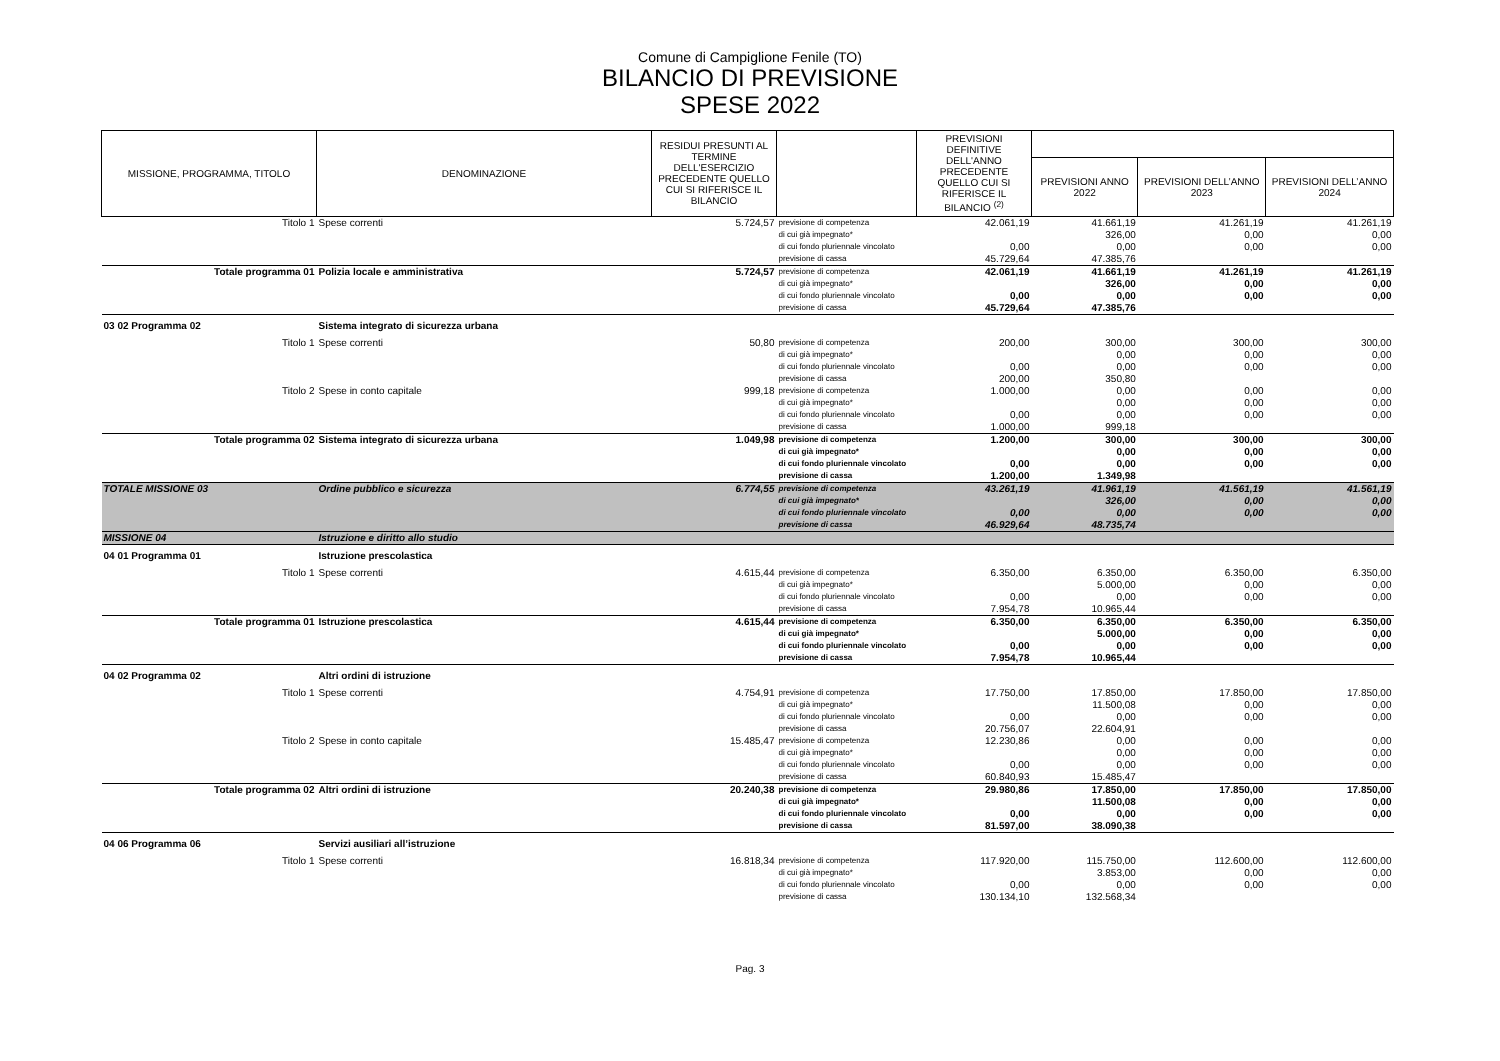Comune di Campiglione Fenile (TO)
BILANCIO DI PREVISIONE
SPESE 2022
| MISSIONE, PROGRAMMA, TITOLO | DENOMINAZIONE | RESIDUI PRESUNTI AL TERMINE DELL'ESERCIZIO PRECEDENTE QUELLO CUI SI RIFERISCE IL BILANCIO | | PREVISIONI DEFINITIVE DELL'ANNO PRECEDENTE QUELLO CUI SI RIFERISCE IL BILANCIO <sup>(2)</sup> | | | |
| --- | --- | --- | --- | --- | --- | --- | --- |
| | | | | | PREVISIONI ANNO 2022 | PREVISIONI DELL’ANNO 2023 | PREVISIONI DELL’ANNO 2024 |
| Titolo 1 | Spese correnti | 5.724,57 | previsione di competenza | 42.061,19 | 41.661,19 | 41.261,19 | 41.261,19 |
| | | | di cui già impegnato* | | 326,00 | 0,00 | 0,00 |
| | | | di cui fondo pluriennale vincolato | 0,00 | 0,00 | 0,00 | 0,00 |
| | | | previsione di cassa | 45.729,64 | 47.385,76 | | |
| Totale programma 01 | Polizia locale e amministrativa | 5.724,57 | previsione di competenza | 42.061,19 | 41.661,19 | 41.261,19 | 41.261,19 |
| | | | di cui già impegnato* | | 326,00 | 0,00 | 0,00 |
| | | | di cui fondo pluriennale vincolato | 0,00 | 0,00 | 0,00 | 0,00 |
| | | | previsione di cassa | 45.729,64 | 47.385,76 | | |
| 03 02 Programma 02 | Sistema integrato di sicurezza urbana | | | | | | |
| Titolo 1 | Spese correnti | 50,80 | previsione di competenza | 200,00 | 300,00 | 300,00 | 300,00 |
| | | | di cui già impegnato* | | 0,00 | 0,00 | 0,00 |
| | | | di cui fondo pluriennale vincolato | 0,00 | 0,00 | 0,00 | 0,00 |
| | | | previsione di cassa | 200,00 | 350,80 | | |
| Titolo 2 | Spese in conto capitale | 999,18 | previsione di competenza | 1.000,00 | 0,00 | 0,00 | 0,00 |
| | | | di cui già impegnato* | | 0,00 | 0,00 | 0,00 |
| | | | di cui fondo pluriennale vincolato | 0,00 | 0,00 | 0,00 | 0,00 |
| | | | previsione di cassa | 1.000,00 | 999,18 | | |
| Totale programma 02 | Sistema integrato di sicurezza urbana | 1.049,98 | previsione di competenza | 1.200,00 | 300,00 | 300,00 | 300,00 |
| | | | di cui già impegnato* | | 0,00 | 0,00 | 0,00 |
| | | | di cui fondo pluriennale vincolato | 0,00 | 0,00 | 0,00 | 0,00 |
| | | | previsione di cassa | 1.200,00 | 1.349,98 | | |
| TOTALE MISSIONE 03 | Ordine pubblico e sicurezza | 6.774,55 | previsione di competenza | 43.261,19 | 41.961,19 | 41.561,19 | 41.561,19 |
| | | | di cui già impegnato* | | 326,00 | 0,00 | 0,00 |
| | | | di cui fondo pluriennale vincolato | 0,00 | 0,00 | 0,00 | 0,00 |
| | | | previsione di cassa | 46.929,64 | 48.735,74 | | |
| MISSIONE 04 | Istruzione e diritto allo studio | | | | | | |
| 04 01 Programma 01 | Istruzione prescolastica | | | | | | |
| Titolo 1 | Spese correnti | 4.615,44 | previsione di competenza | 6.350,00 | 6.350,00 | 6.350,00 | 6.350,00 |
| | | | di cui già impegnato* | | 5.000,00 | 0,00 | 0,00 |
| | | | di cui fondo pluriennale vincolato | 0,00 | 0,00 | 0,00 | 0,00 |
| | | | previsione di cassa | 7.954,78 | 10.965,44 | | |
| Totale programma 01 | Istruzione prescolastica | 4.615,44 | previsione di competenza | 6.350,00 | 6.350,00 | 6.350,00 | 6.350,00 |
| | | | di cui già impegnato* | | 5.000,00 | 0,00 | 0,00 |
| | | | di cui fondo pluriennale vincolato | 0,00 | 0,00 | 0,00 | 0,00 |
| | | | previsione di cassa | 7.954,78 | 10.965,44 | | |
| 04 02 Programma 02 | Altri ordini di istruzione | | | | | | |
| Titolo 1 | Spese correnti | 4.754,91 | previsione di competenza | 17.750,00 | 17.850,00 | 17.850,00 | 17.850,00 |
| | | | di cui già impegnato* | | 11.500,08 | 0,00 | 0,00 |
| | | | di cui fondo pluriennale vincolato | 0,00 | 0,00 | 0,00 | 0,00 |
| | | | previsione di cassa | 20.756,07 | 22.604,91 | | |
| Titolo 2 | Spese in conto capitale | 15.485,47 | previsione di competenza | 12.230,86 | 0,00 | 0,00 | 0,00 |
| | | | di cui già impegnato* | | 0,00 | 0,00 | 0,00 |
| | | | di cui fondo pluriennale vincolato | 0,00 | 0,00 | 0,00 | 0,00 |
| | | | previsione di cassa | 60.840,93 | 15.485,47 | | |
| Totale programma 02 | Altri ordini di istruzione | 20.240,38 | previsione di competenza | 29.980,86 | 17.850,00 | 17.850,00 | 17.850,00 |
| | | | di cui già impegnato* | | 11.500,08 | 0,00 | 0,00 |
| | | | di cui fondo pluriennale vincolato | 0,00 | 0,00 | 0,00 | 0,00 |
| | | | previsione di cassa | 81.597,00 | 38.090,38 | | |
| 04 06 Programma 06 | Servizi ausiliari all’istruzione | | | | | | |
| Titolo 1 | Spese correnti | 16.818,34 | previsione di competenza | 117.920,00 | 115.750,00 | 112.600,00 | 112.600,00 |
| | | | di cui già impegnato* | | 3.853,00 | 0,00 | 0,00 |
| | | | di cui fondo pluriennale vincolato | 0,00 | 0,00 | 0,00 | 0,00 |
| | | | previsione di cassa | 130.134,10 | 132.568,34 | | |
Pag. 3